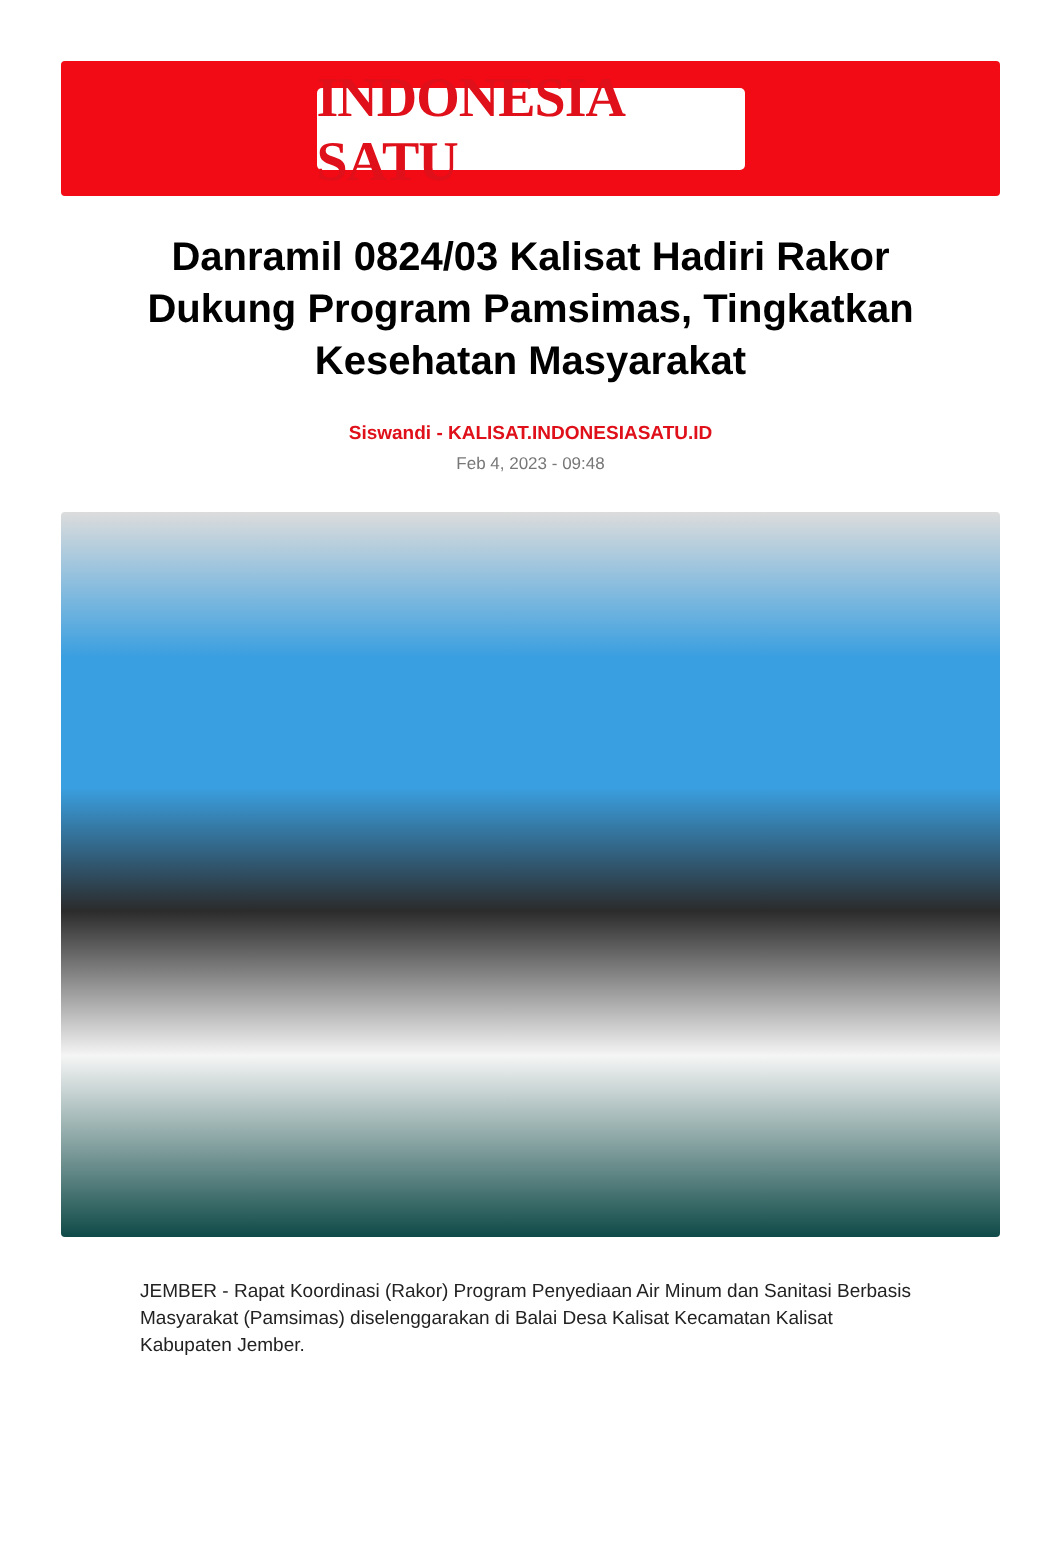INDONESIA SATU
Danramil 0824/03 Kalisat Hadiri Rakor Dukung Program Pamsimas, Tingkatkan Kesehatan Masyarakat
Siswandi - KALISAT.INDONESIASATU.ID
Feb 4, 2023 - 09:48
JEMBER - Rapat Koordinasi (Rakor) Program Penyediaan Air Minum dan Sanitasi Berbasis Masyarakat (Pamsimas) diselenggarakan di Balai Desa Kalisat Kecamatan Kalisat Kabupaten Jember.